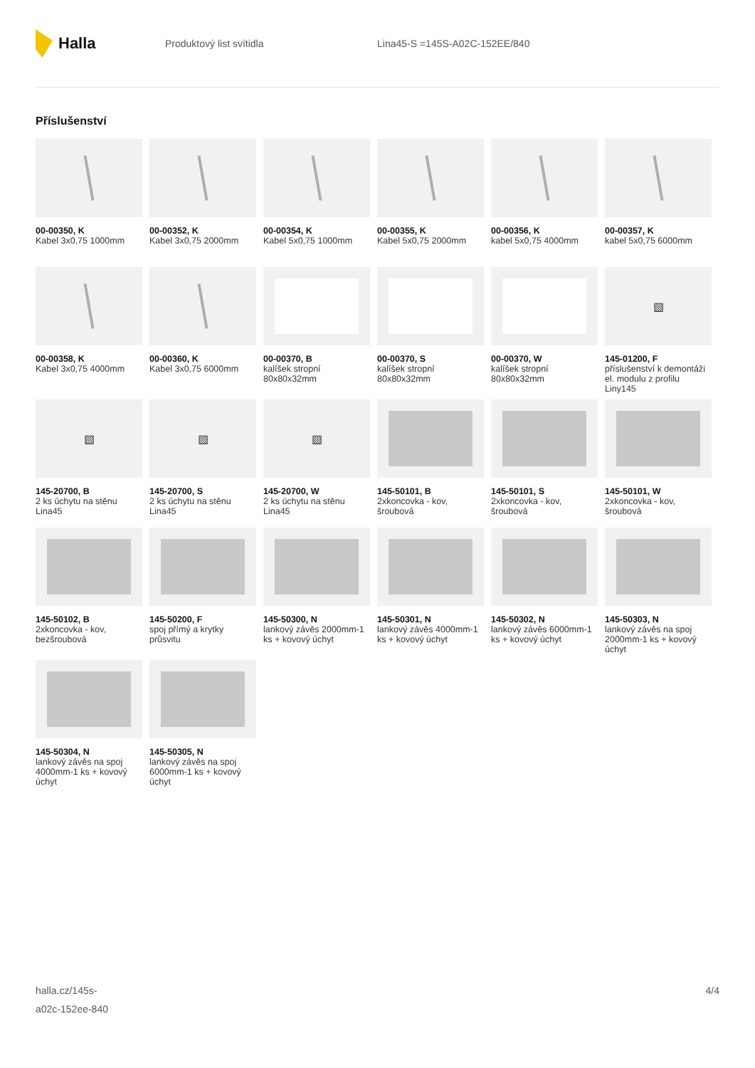Halla
Produktový list svítidla Lina45-S =145S-A02C-152EE/840
Příslušenství
00-00350, K
Kabel 3x0,75 1000mm
00-00352, K
Kabel 3x0,75 2000mm
00-00354, K
Kabel 5x0,75 1000mm
00-00355, K
Kabel 5x0,75 2000mm
00-00356, K
kabel 5x0,75 4000mm
00-00357, K
kabel 5x0,75 6000mm
00-00358, K
Kabel 3x0,75 4000mm
00-00360, K
Kabel 3x0,75 6000mm
00-00370, B
kalíšek stropní 80x80x32mm
00-00370, S
kalíšek stropní 80x80x32mm
00-00370, W
kalíšek stropní 80x80x32mm
▧
145-01200, F
příslušenství k demontáži el. modulu z profilu Liny145
▧
145-20700, B
2 ks úchytu na stěnu Lina45
▧
145-20700, S
2 ks úchytu na stěnu Lina45
▧
145-20700, W
2 ks úchytu na stěnu Lina45
145-50101, B
2xkoncovka - kov, šroubová
145-50101, S
2xkoncovka - kov, šroubová
145-50101, W
2xkoncovka - kov, šroubová
145-50102, B
2xkoncovka - kov, bezšroubová
145-50200, F
spoj přímý a krytky průsvitu
145-50300, N
lankový závěs 2000mm-1 ks + kovový úchyt
145-50301, N
lankový závěs 4000mm-1 ks + kovový úchyt
145-50302, N
lankový závěs 6000mm-1 ks + kovový úchyt
145-50303, N
lankový závěs na spoj 2000mm-1 ks + kovový úchyt
145-50304, N
lankový závěs na spoj 4000mm-1 ks + kovový úchyt
145-50305, N
lankový závěs na spoj 6000mm-1 ks + kovový úchyt
halla.cz/145s-
a02c-152ee-840
4/4